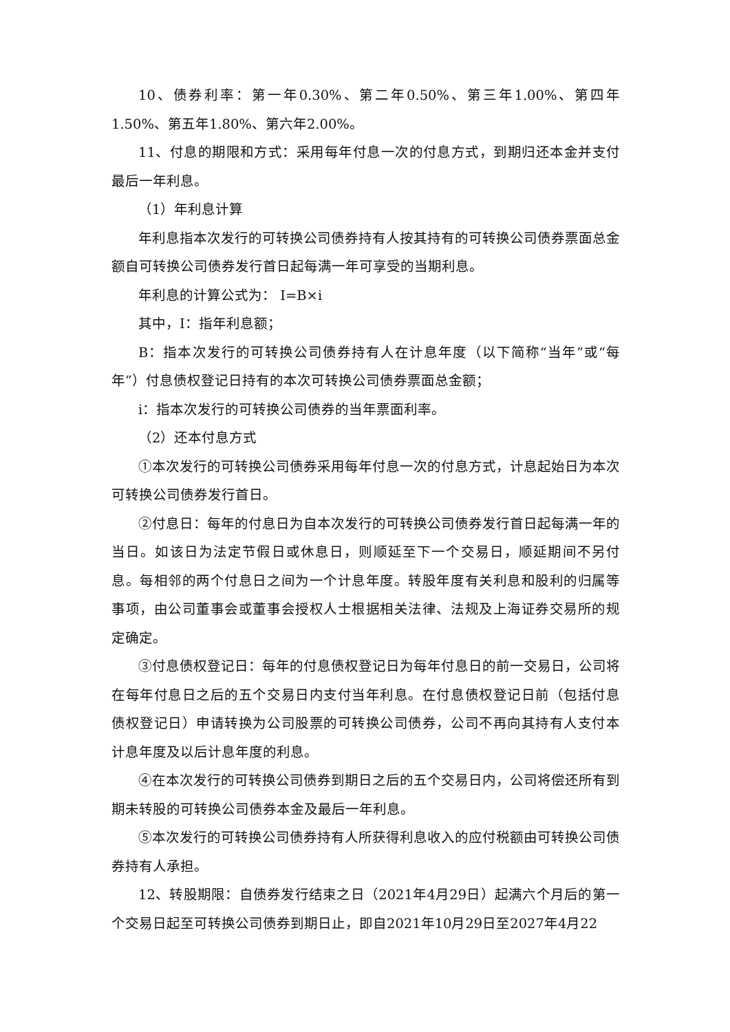10、债券利率：第一年0.30%、第二年0.50%、第三年1.00%、第四年1.50%、第五年1.80%、第六年2.00%。
11、付息的期限和方式：采用每年付息一次的付息方式，到期归还本金并支付最后一年利息。
（1）年利息计算
年利息指本次发行的可转换公司债券持有人按其持有的可转换公司债券票面总金额自可转换公司债券发行首日起每满一年可享受的当期利息。
年利息的计算公式为： I=B×i
其中，I：指年利息额；
B：指本次发行的可转换公司债券持有人在计息年度（以下简称“当年”或“每年”）付息债权登记日持有的本次可转换公司债券票面总金额；
i：指本次发行的可转换公司债券的当年票面利率。
（2）还本付息方式
①本次发行的可转换公司债券采用每年付息一次的付息方式，计息起始日为本次可转换公司债券发行首日。
②付息日：每年的付息日为自本次发行的可转换公司债券发行首日起每满一年的当日。如该日为法定节假日或休息日，则顺延至下一个交易日，顺延期间不另付息。每相邻的两个付息日之间为一个计息年度。转股年度有关利息和股利的归属等事项，由公司董事会或董事会授权人士根据相关法律、法规及上海证券交易所的规定确定。
③付息债权登记日：每年的付息债权登记日为每年付息日的前一交易日，公司将在每年付息日之后的五个交易日内支付当年利息。在付息债权登记日前（包括付息债权登记日）申请转换为公司股票的可转换公司债券，公司不再向其持有人支付本计息年度及以后计息年度的利息。
④在本次发行的可转换公司债券到期日之后的五个交易日内，公司将偿还所有到期未转股的可转换公司债券本金及最后一年利息。
⑤本次发行的可转换公司债券持有人所获得利息收入的应付税额由可转换公司债券持有人承担。
12、转股期限：自债券发行结束之日（2021年4月29日）起满六个月后的第一个交易日起至可转换公司债券到期日止，即自2021年10月29日至2027年4月22